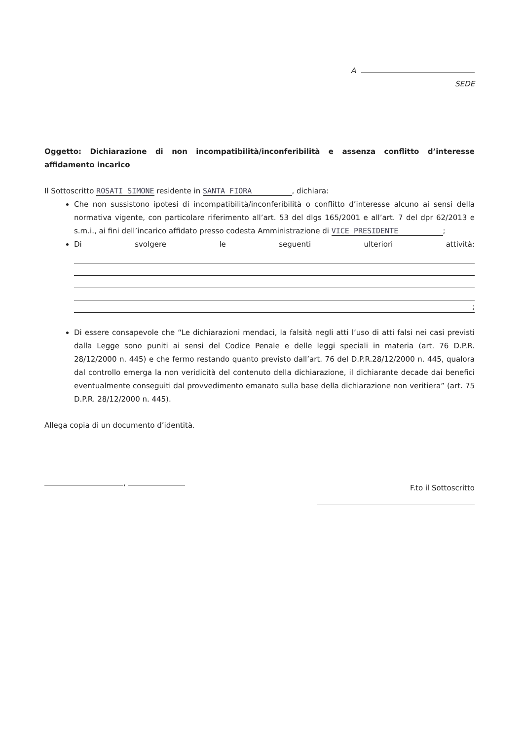A
SEDE
Oggetto: Dichiarazione di non incompatibilità/inconferibilità e assenza conflitto d’interesse affidamento incarico
Il Sottoscritto ROSATI SIMONE residente in SANTA FIORA , dichiara:
Che non sussistono ipotesi di incompatibilità/inconferibilità o conflitto d’interesse alcuno ai sensi della normativa vigente, con particolare riferimento all’art. 53 del dlgs 165/2001 e all’art. 7 del dpr 62/2013 e s.m.i., ai fini dell’incarico affidato presso codesta Amministrazione di VICE PRESIDENTE ;
Di svolgere le seguenti ulteriori attività:
;
Di essere consapevole che “Le dichiarazioni mendaci, la falsità negli atti l’uso di atti falsi nei casi previsti dalla Legge sono puniti ai sensi del Codice Penale e delle leggi speciali in materia (art. 76 D.P.R. 28/12/2000 n. 445) e che fermo restando quanto previsto dall’art. 76 del D.P.R.28/12/2000 n. 445, qualora dal controllo emerga la non veridicità del contenuto della dichiarazione, il dichiarante decade dai benefici eventualmente conseguiti dal provvedimento emanato sulla base della dichiarazione non veritiera” (art. 75 D.P.R. 28/12/2000 n. 445).
Allega copia di un documento d’identità.
,
F.to il Sottoscritto